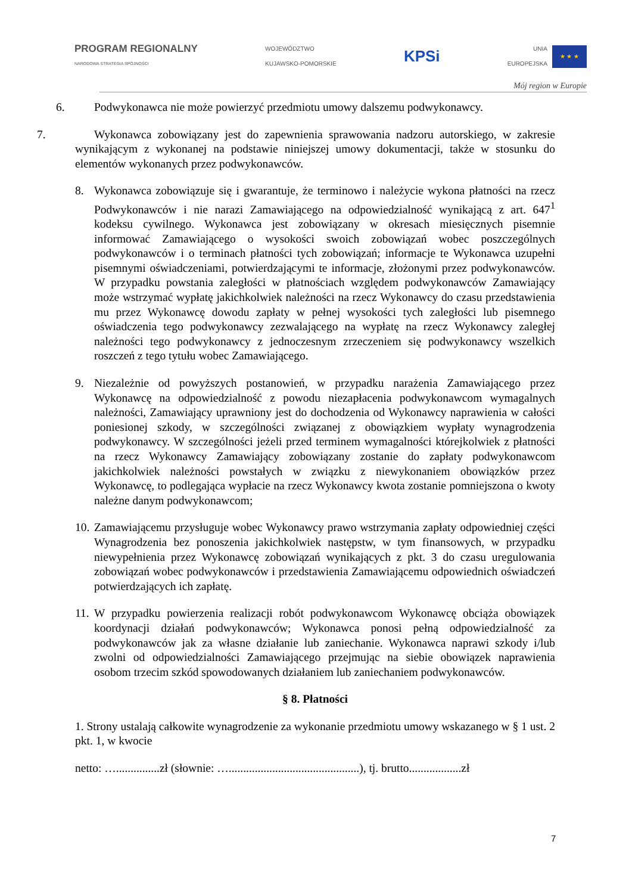PROGRAM REGIONALNY
NARODOWA STRATEGIA SPÓJNOŚCI
WOJEWÓDZTWO
KUJAWSKO-POMORSKIE
KPSi
UNIA
EUROPEJSKA
★ ★ ★
Mój region w Europie
6. Podwykonawca nie może powierzyć przedmiotu umowy dalszemu podwykonawcy.
7. Wykonawca zobowiązany jest do zapewnienia sprawowania nadzoru autorskiego, w zakresie wynikającym z wykonanej na podstawie niniejszej umowy dokumentacji, także w stosunku do elementów wykonanych przez podwykonawców.
8. Wykonawca zobowiązuje się i gwarantuje, że terminowo i należycie wykona płatności na rzecz Podwykonawców i nie narazi Zamawiającego na odpowiedzialność wynikającą z art. 647<sup>1</sup> kodeksu cywilnego. Wykonawca jest zobowiązany w okresach miesięcznych pisemnie informować Zamawiającego o wysokości swoich zobowiązań wobec poszczególnych podwykonawców i o terminach płatności tych zobowiązań; informacje te Wykonawca uzupełni pisemnymi oświadczeniami, potwierdzającymi te informacje, złożonymi przez podwykonawców. W przypadku powstania zaległości w płatnościach względem podwykonawców Zamawiający może wstrzymać wypłatę jakichkolwiek należności na rzecz Wykonawcy do czasu przedstawienia mu przez Wykonawcę dowodu zapłaty w pełnej wysokości tych zaległości lub pisemnego oświadczenia tego podwykonawcy zezwalającego na wypłatę na rzecz Wykonawcy zaległej należności tego podwykonawcy z jednoczesnym zrzeczeniem się podwykonawcy wszelkich roszczeń z tego tytułu wobec Zamawiającego.
9. Niezależnie od powyższych postanowień, w przypadku narażenia Zamawiającego przez Wykonawcę na odpowiedzialność z powodu niezapłacenia podwykonawcom wymagalnych należności, Zamawiający uprawniony jest do dochodzenia od Wykonawcy naprawienia w całości poniesionej szkody, w szczególności związanej z obowiązkiem wypłaty wynagrodzenia podwykonawcy. W szczególności jeżeli przed terminem wymagalności którejkolwiek z płatności na rzecz Wykonawcy Zamawiający zobowiązany zostanie do zapłaty podwykonawcom jakichkolwiek należności powstałych w związku z niewykonaniem obowiązków przez Wykonawcę, to podlegająca wypłacie na rzecz Wykonawcy kwota zostanie pomniejszona o kwoty należne danym podwykonawcom;
10.
Zamawiającemu przysługuje wobec Wykonawcy prawo wstrzymania zapłaty odpowiedniej części Wynagrodzenia bez ponoszenia jakichkolwiek następstw, w tym finansowych, w przypadku niewypełnienia przez Wykonawcę zobowiązań wynikających z pkt. 3 do czasu uregulowania zobowiązań wobec podwykonawców i przedstawienia Zamawiającemu odpowiednich oświadczeń potwierdzających ich zapłatę.
11.
W przypadku powierzenia realizacji robót podwykonawcom Wykonawcę obciąża obowiązek koordynacji działań podwykonawców; Wykonawca ponosi pełną odpowiedzialność za podwykonawców jak za własne działanie lub zaniechanie. Wykonawca naprawi szkody i/lub zwolni od odpowiedzialności Zamawiającego przejmując na siebie obowiązek naprawienia osobom trzecim szkód spowodowanych działaniem lub zaniechaniem podwykonawców.
§ 8. Płatności
1. Strony ustalają całkowite wynagrodzenie za wykonanie przedmiotu umowy wskazanego w § 1 ust. 2 pkt. 1, w kwocie
netto: …...............zł (słownie: ….............................................), tj. brutto..................zł
7